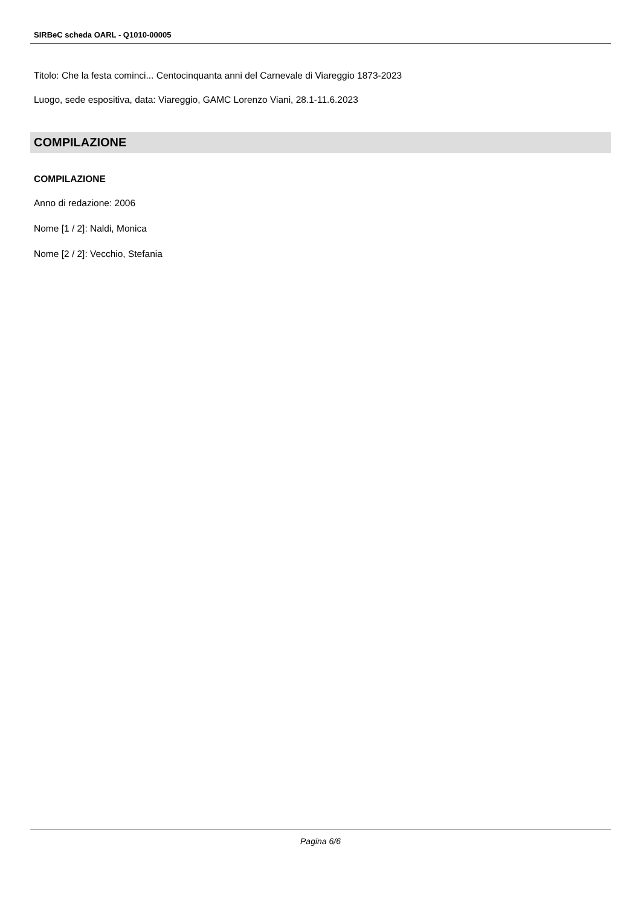SIRBeC scheda OARL - Q1010-00005
Titolo: Che la festa cominci... Centocinquanta anni del Carnevale di Viareggio 1873-2023
Luogo, sede espositiva, data: Viareggio, GAMC Lorenzo Viani, 28.1-11.6.2023
COMPILAZIONE
COMPILAZIONE
Anno di redazione: 2006
Nome [1 / 2]: Naldi, Monica
Nome [2 / 2]: Vecchio, Stefania
Pagina 6/6